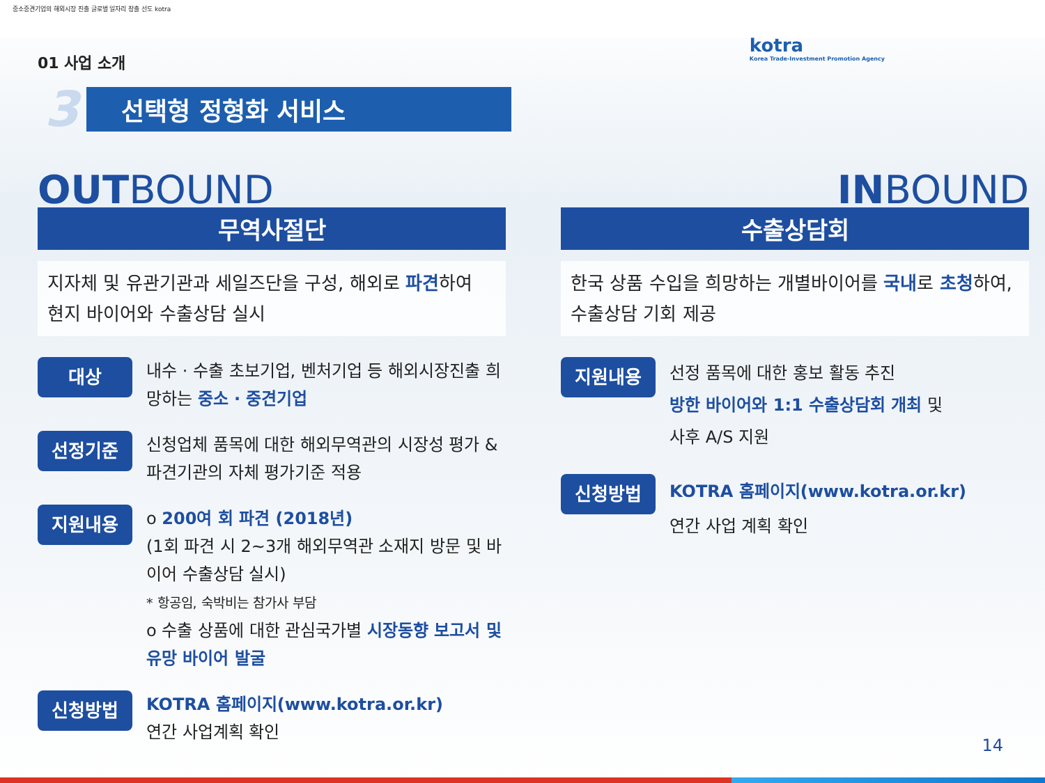중소중견기업의 해외시장 진출 글로벌 일자리 창출 선도 kotra
kotra
Korea Trade-Investment Promotion Agency
01 사업 소개
3 선택형 정형화 서비스
OUTBOUND
무역사절단
지자체 및 유관기관과 세일즈단을 구성, 해외로 파견하여
현지 바이어와 수출상담 실시
대상
내수 · 수출 초보기업, 벤처기업 등 해외시장진출 희망하는 중소 · 중견기업
선정기준
신청업체 품목에 대한 해외무역관의 시장성 평가 & 파견기관의 자체 평가기준 적용
지원내용
o 200여 회 파견 (2018년)
(1회 파견 시 2~3개 해외무역관 소재지 방문 및 바이어 수출상담 실시)
* 항공임, 숙박비는 참가사 부담
o 수출 상품에 대한 관심국가별 시장동향 보고서 및 유망 바이어 발굴
신청방법
KOTRA 홈페이지(www.kotra.or.kr)
연간 사업계획 확인
INBOUND
수출상담회
한국 상품 수입을 희망하는 개별바이어를 국내로 초청하여, 수출상담 기회 제공
지원내용
선정 품목에 대한 홍보 활동 추진
방한 바이어와 1:1 수출상담회 개최 및
사후 A/S 지원
신청방법
KOTRA 홈페이지(www.kotra.or.kr)
연간 사업 계획 확인
14